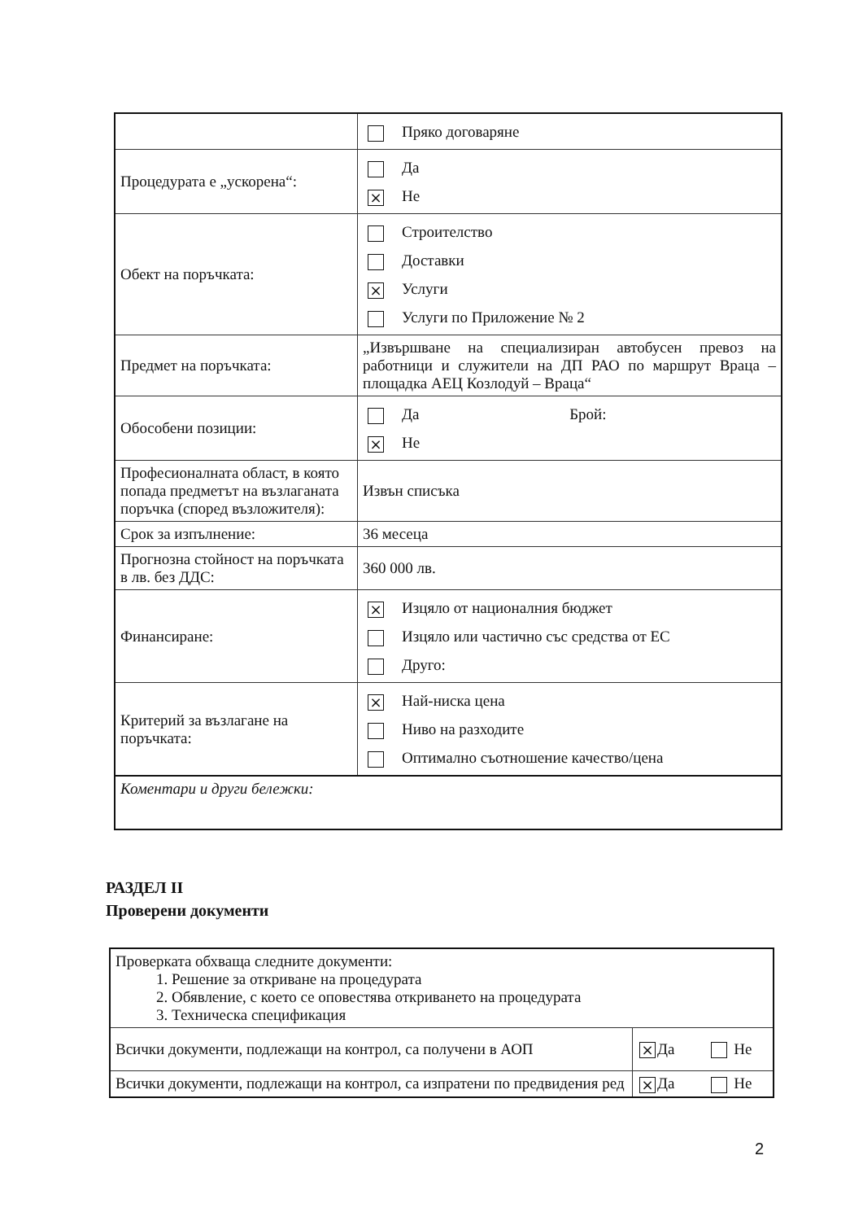| | Пряко договаряне |
| Процедурата е „ускорена“: | Да × Не |
| Обект на поръчката: | Строителство Доставки × Услуги Услуги по Приложение № 2 |
| Предмет на поръчката: | „Извършване на специализиран автобусен превоз на работници и служители на ДП РАО по маршрут Враца – площадка АЕЦ Козлодуй – Враца“ |
| Обособени позиции: | Да Брой: × Не |
| Професионалната област, в която попада предметът на възлаганата поръчка (според възложителя): | Извън списъка |
| Срок за изпълнение: | 36 месеца |
| Прогнозна стойност на поръчката в лв. без ДДС: | 360 000 лв. |
| Финансиране: | × Изцяло от националния бюджет Изцяло или частично със средства от ЕС Друго: |
| Критерий за възлагане на поръчката: | × Най-ниска цена Ниво на разходите Оптимално съотношение качество/цена |
| Коментари и други бележки: | |
РАЗДЕЛ II
Проверени документи
| Проверката обхваща следните документи: 1. Решение за откриване на процедурата 2. Обявление, с което се оповестява откриването на процедурата 3. Техническа спецификация | |
| Всички документи, подлежащи на контрол, са получени в АОП | × Да Не |
| Всички документи, подлежащи на контрол, са изпратени по предвидения ред | × Да Не |
2